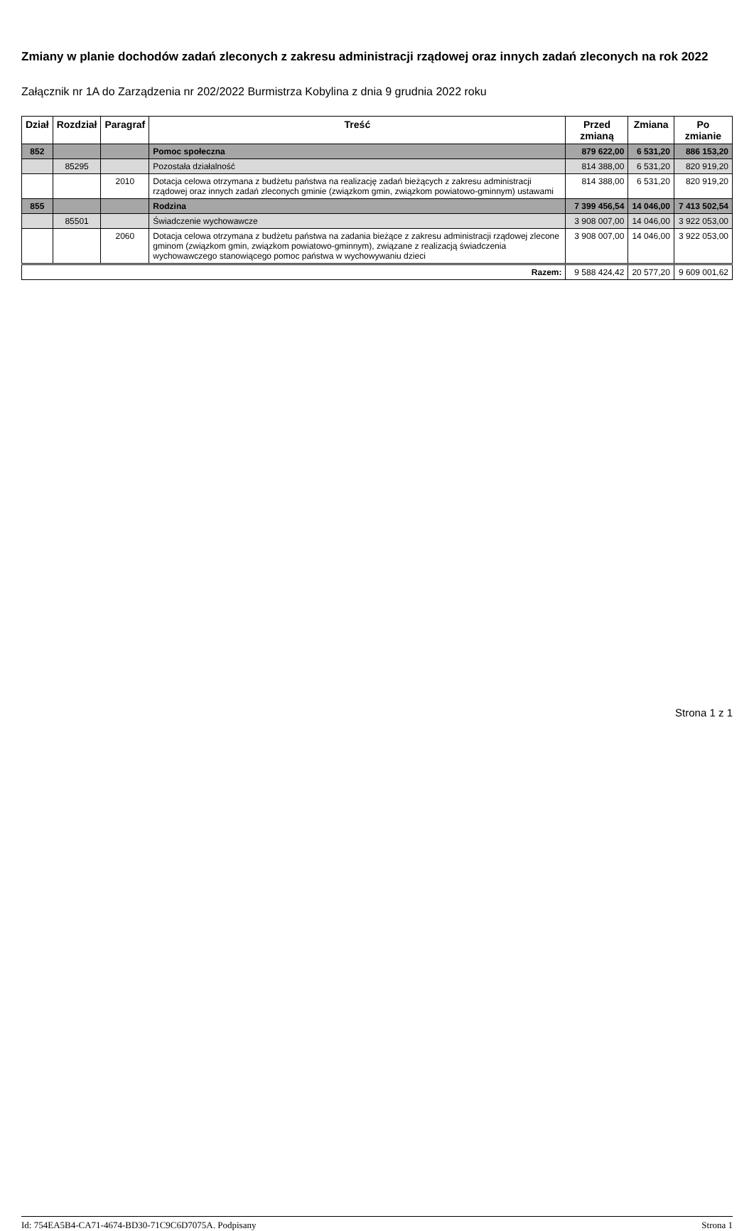Zmiany w planie dochodów zadań zleconych z zakresu administracji rządowej oraz innych zadań zleconych na rok 2022
Załącznik nr 1A do Zarządzenia nr 202/2022 Burmistrza Kobylina z dnia 9 grudnia 2022 roku
| Dział | Rozdział | Paragraf | Treść | Przed zmianą | Zmiana | Po zmianie |
| --- | --- | --- | --- | --- | --- | --- |
| 852 | | | Pomoc społeczna | 879 622,00 | 6 531,20 | 886 153,20 |
| | 85295 | | Pozostała działalność | 814 388,00 | 6 531,20 | 820 919,20 |
| | | 2010 | Dotacja celowa otrzymana z budżetu państwa na realizację zadań bieżących z zakresu administracji rządowej oraz innych zadań zleconych gminie (związkom gmin, związkom powiatowo-gminnym) ustawami | 814 388,00 | 6 531,20 | 820 919,20 |
| 855 | | | Rodzina | 7 399 456,54 | 14 046,00 | 7 413 502,54 |
| | 85501 | | Świadczenie wychowawcze | 3 908 007,00 | 14 046,00 | 3 922 053,00 |
| | | 2060 | Dotacja celowa otrzymana z budżetu państwa na zadania bieżące z zakresu administracji rządowej zlecone gminom (związkom gmin, związkom powiatowo-gminnym), związane z realizacją świadczenia wychowawczego stanowiącego pomoc państwa w wychowywaniu dzieci | 3 908 007,00 | 14 046,00 | 3 922 053,00 |
| Razem: | | | | 9 588 424,42 | 20 577,20 | 9 609 001,62 |
Strona 1 z 1
Id: 754EA5B4-CA71-4674-BD30-71C9C6D7075A. Podpisany Strona 1